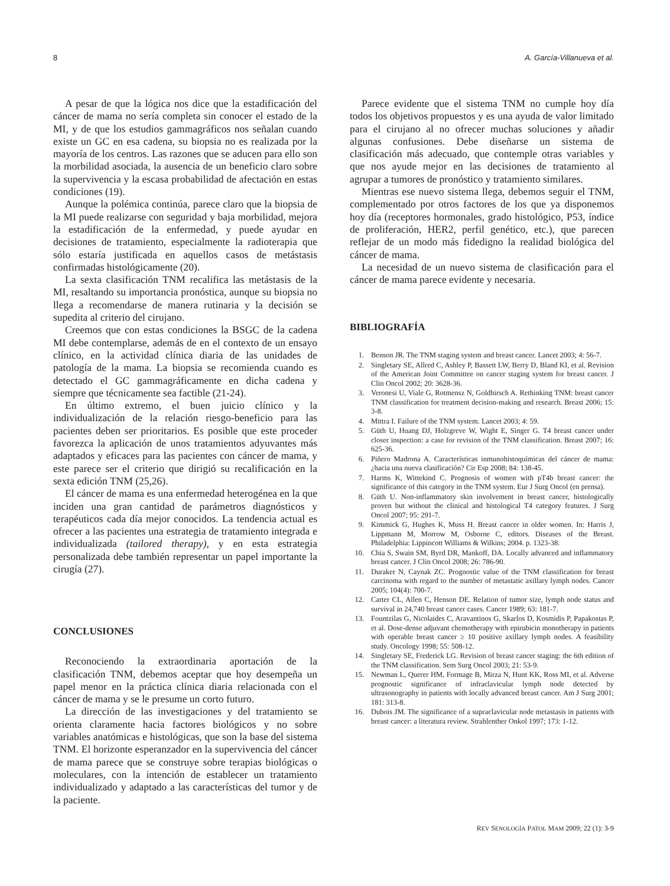8 A. García-Villanueva et al.
A pesar de que la lógica nos dice que la estadificación del cáncer de mama no sería completa sin conocer el estado de la MI, y de que los estudios gammagráficos nos señalan cuando existe un GC en esa cadena, su biopsia no es realizada por la mayoría de los centros. Las razones que se aducen para ello son la morbilidad asociada, la ausencia de un beneficio claro sobre la supervivencia y la escasa probabilidad de afectación en estas condiciones (19).
Aunque la polémica continúa, parece claro que la biopsia de la MI puede realizarse con seguridad y baja morbilidad, mejora la estadificación de la enfermedad, y puede ayudar en decisiones de tratamiento, especialmente la radioterapia que sólo estaría justificada en aquellos casos de metástasis confirmadas histológicamente (20).
La sexta clasificación TNM recalifica las metástasis de la MI, resaltando su importancia pronóstica, aunque su biopsia no llega a recomendarse de manera rutinaria y la decisión se supedita al criterio del cirujano.
Creemos que con estas condiciones la BSGC de la cadena MI debe contemplarse, además de en el contexto de un ensayo clínico, en la actividad clínica diaria de las unidades de patología de la mama. La biopsia se recomienda cuando es detectado el GC gammagráficamente en dicha cadena y siempre que técnicamente sea factible (21-24).
En último extremo, el buen juicio clínico y la individualización de la relación riesgo-beneficio para las pacientes deben ser prioritarios. Es posible que este proceder favorezca la aplicación de unos tratamientos adyuvantes más adaptados y eficaces para las pacientes con cáncer de mama, y este parece ser el criterio que dirigió su recalificación en la sexta edición TNM (25,26).
El cáncer de mama es una enfermedad heterogénea en la que inciden una gran cantidad de parámetros diagnósticos y terapéuticos cada día mejor conocidos. La tendencia actual es ofrecer a las pacientes una estrategia de tratamiento integrada e individualizada (tailored therapy), y en esta estrategia personalizada debe también representar un papel importante la cirugía (27).
CONCLUSIONES
Reconociendo la extraordinaria aportación de la clasificación TNM, debemos aceptar que hoy desempeña un papel menor en la práctica clínica diaria relacionada con el cáncer de mama y se le presume un corto futuro.
La dirección de las investigaciones y del tratamiento se orienta claramente hacia factores biológicos y no sobre variables anatómicas e histológicas, que son la base del sistema TNM. El horizonte esperanzador en la supervivencia del cáncer de mama parece que se construye sobre terapias biológicas o moleculares, con la intención de establecer un tratamiento individualizado y adaptado a las características del tumor y de la paciente.
Parece evidente que el sistema TNM no cumple hoy día todos los objetivos propuestos y es una ayuda de valor limitado para el cirujano al no ofrecer muchas soluciones y añadir algunas confusiones. Debe diseñarse un sistema de clasificación más adecuado, que contemple otras variables y que nos ayude mejor en las decisiones de tratamiento al agrupar a tumores de pronóstico y tratamiento similares.
Mientras ese nuevo sistema llega, debemos seguir el TNM, complementado por otros factores de los que ya disponemos hoy día (receptores hormonales, grado histológico, P53, índice de proliferación, HER2, perfil genético, etc.), que parecen reflejar de un modo más fidedigno la realidad biológica del cáncer de mama.
La necesidad de un nuevo sistema de clasificación para el cáncer de mama parece evidente y necesaria.
BIBLIOGRAFÍA
1. Benson JR. The TNM staging system and breast cancer. Lancet 2003; 4: 56-7.
2. Singletary SE, Allred C, Ashley P, Bassett LW, Berry D, Bland KI, et al. Revision of the American Joint Committee on cancer staging system for breast cancer. J Clin Oncol 2002; 20: 3628-36.
3. Veronesi U, Viale G, Rotmensz N, Goldhirsch A. Rethinking TNM: breast cancer TNM classification for treatment decision-making and research. Breast 2006; 15: 3-8.
4. Mittra I. Failure of the TNM system. Lancet 2003; 4: 59.
5. Güth U, Huang DJ, Holzgreve W, Wight E, Singer G. T4 breast cancer under closer inspection: a case for revision of the TNM classification. Breast 2007; 16: 625-36.
6. Piñero Madrona A. Características inmunohistoquímicas del cáncer de mama: ¿hacia una nueva clasificación? Cir Esp 2008; 84: 138-45.
7. Harms K, Wittekind C. Prognosis of women with pT4b breast cancer: the significance of this category in the TNM system. Eur J Surg Oncol (en prensa).
8. Güth U. Non-inflammatory skin involvement in breast cancer, histologically proven but without the clinical and histological T4 category features. J Surg Oncol 2007; 95: 291-7.
9. Kimmick G, Hughes K, Muss H. Breast cancer in older women. In: Harris J, Lippmann M, Morrow M, Osborne C, editors. Diseases of the Breast. Philadelphia: Lippincott Williams & Wilkins; 2004. p. 1323-38.
10. Chia S, Swain SM, Byrd DR, Mankoff, DA. Locally advanced and inflammatory breast cancer. J Clin Oncol 2008; 26: 786-90.
11. Duraker N, Caynak ZC. Prognostic value of the TNM classification for breast carcinoma with regard to the number of metastatic axillary lymph nodes. Cancer 2005; 104(4): 700-7.
12. Carter CL, Allen C, Henson DE. Relation of tumor size, lymph node status and survival in 24,740 breast cancer cases. Cancer 1989; 63: 181-7.
13. Fountzilas G, Nicolaides C, Aravantinos G, Skarlos D, Kosmidis P, Papakostas P, et al. Dose-dense adjuvant chemotherapy with epirubicin monotherapy in patients with operable breast cancer ≥ 10 positive axillary lymph nodes. A feasibility study. Oncology 1998; 55: 508-12.
14. Singletary SE, Frederick LG. Revision of breast cancer staging: the 6th edition of the TNM classification. Sem Surg Oncol 2003; 21: 53-9.
15. Newman L, Querer HM, Formage B, Mirza N, Hunt KK, Ross MI, et al. Adverse prognostic significance of infraclavicular lymph node detected by ultrasonography in patients with locally advanced breast cancer. Am J Surg 2001; 181: 313-8.
16. Dubois JM. The significance of a supraclavicular node metastasis in patients with breast cancer: a literatura review. Strahlenther Onkol 1997; 173: 1-12.
REV SENOLOGÍA PATOL MAM 2009; 22 (1): 3-9